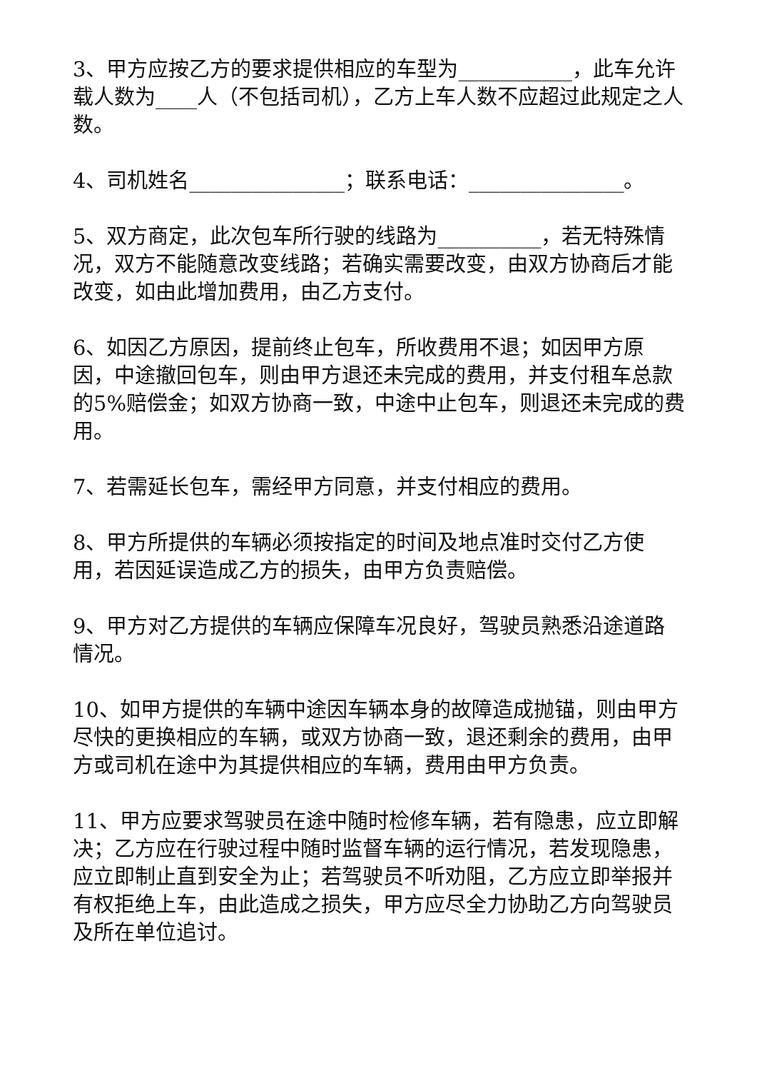3、甲方应按乙方的要求提供相应的车型为___________，此车允许载人数为____人（不包括司机），乙方上车人数不应超过此规定之人数。
4、司机姓名_______________；联系电话：_______________。
5、双方商定，此次包车所行驶的线路为__________，若无特殊情况，双方不能随意改变线路；若确实需要改变，由双方协商后才能改变，如由此增加费用，由乙方支付。
6、如因乙方原因，提前终止包车，所收费用不退；如因甲方原因，中途撤回包车，则由甲方退还未完成的费用，并支付租车总款的5%赔偿金；如双方协商一致，中途中止包车，则退还未完成的费用。
7、若需延长包车，需经甲方同意，并支付相应的费用。
8、甲方所提供的车辆必须按指定的时间及地点准时交付乙方使用，若因延误造成乙方的损失，由甲方负责赔偿。
9、甲方对乙方提供的车辆应保障车况良好，驾驶员熟悉沿途道路情况。
10、如甲方提供的车辆中途因车辆本身的故障造成抛锚，则由甲方尽快的更换相应的车辆，或双方协商一致，退还剩余的费用，由甲方或司机在途中为其提供相应的车辆，费用由甲方负责。
11、甲方应要求驾驶员在途中随时检修车辆，若有隐患，应立即解决；乙方应在行驶过程中随时监督车辆的运行情况，若发现隐患，应立即制止直到安全为止；若驾驶员不听劝阻，乙方应立即举报并有权拒绝上车，由此造成之损失，甲方应尽全力协助乙方向驾驶员及所在单位追讨。